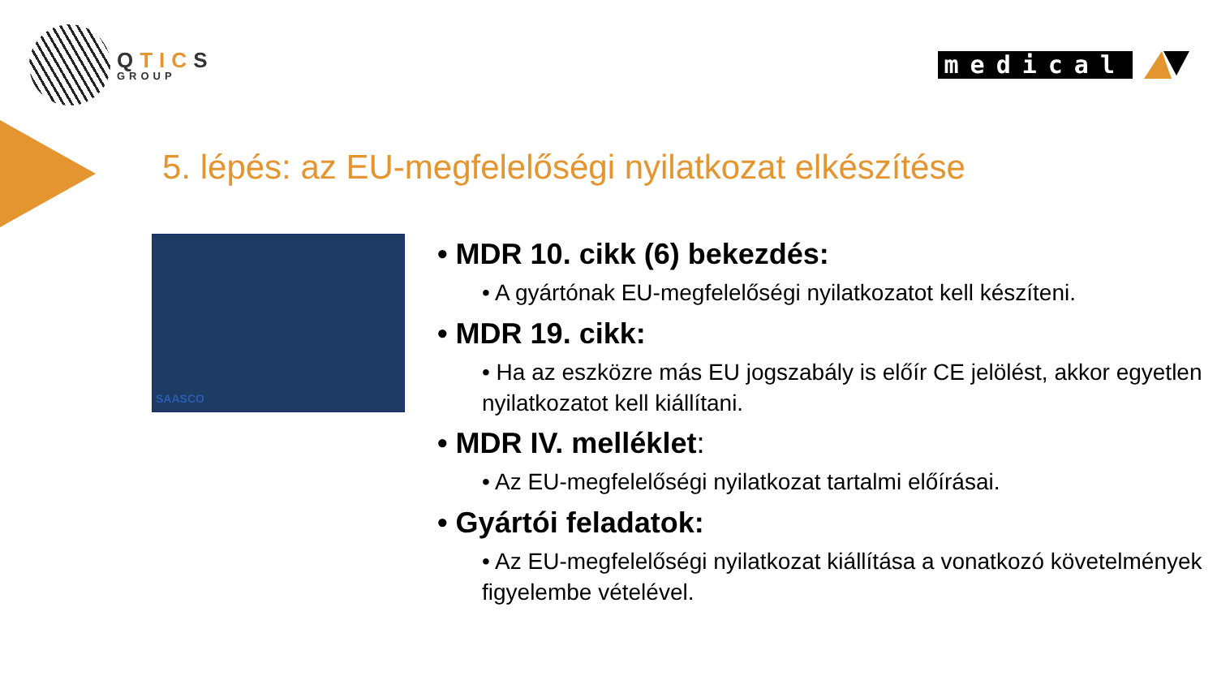QTICS
GROUP
medical
5. lépés: az EU-megfelelőségi nyilatkozat elkészítése
SAASCO
• MDR 10. cikk (6) bekezdés:
• A gyártónak EU-megfelelőségi nyilatkozatot kell készíteni.
• MDR 19. cikk:
• Ha az eszközre más EU jogszabály is előír CE jelölést, akkor egyetlen nyilatkozatot kell kiállítani.
• MDR IV. melléklet:
• Az EU-megfelelőségi nyilatkozat tartalmi előírásai.
• Gyártói feladatok:
• Az EU-megfelelőségi nyilatkozat kiállítása a vonatkozó követelmények figyelembe vételével.